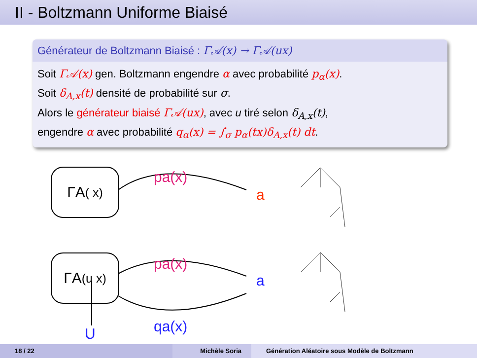II - Boltzmann Uniforme Biaisé
Générateur de Boltzmann Biaisé : Γ𝒜(x) → Γ𝒜(ux)
Soit Γ𝒜(x) gen. Boltzmann engendre α avec probabilité p<sub>α</sub>(x).
Soit δ<sub>A,x</sub>(t) densité de probabilité sur σ.
Alors le générateur biaisé Γ𝒜(ux), avec u tiré selon δ<sub>A,x</sub>(t),
engendre α avec probabilité q<sub>α</sub>(x) = ∫<sub>σ</sub> p<sub>α</sub>(tx)δ<sub>A,x</sub>(t) dt.
ΓA ( x)
ΓA (u x)
pa(x)
a
pa(x)
a
qa(x)
U
18 / 22 Michèle Soria Génération Aléatoire sous Modèle de Boltzmann